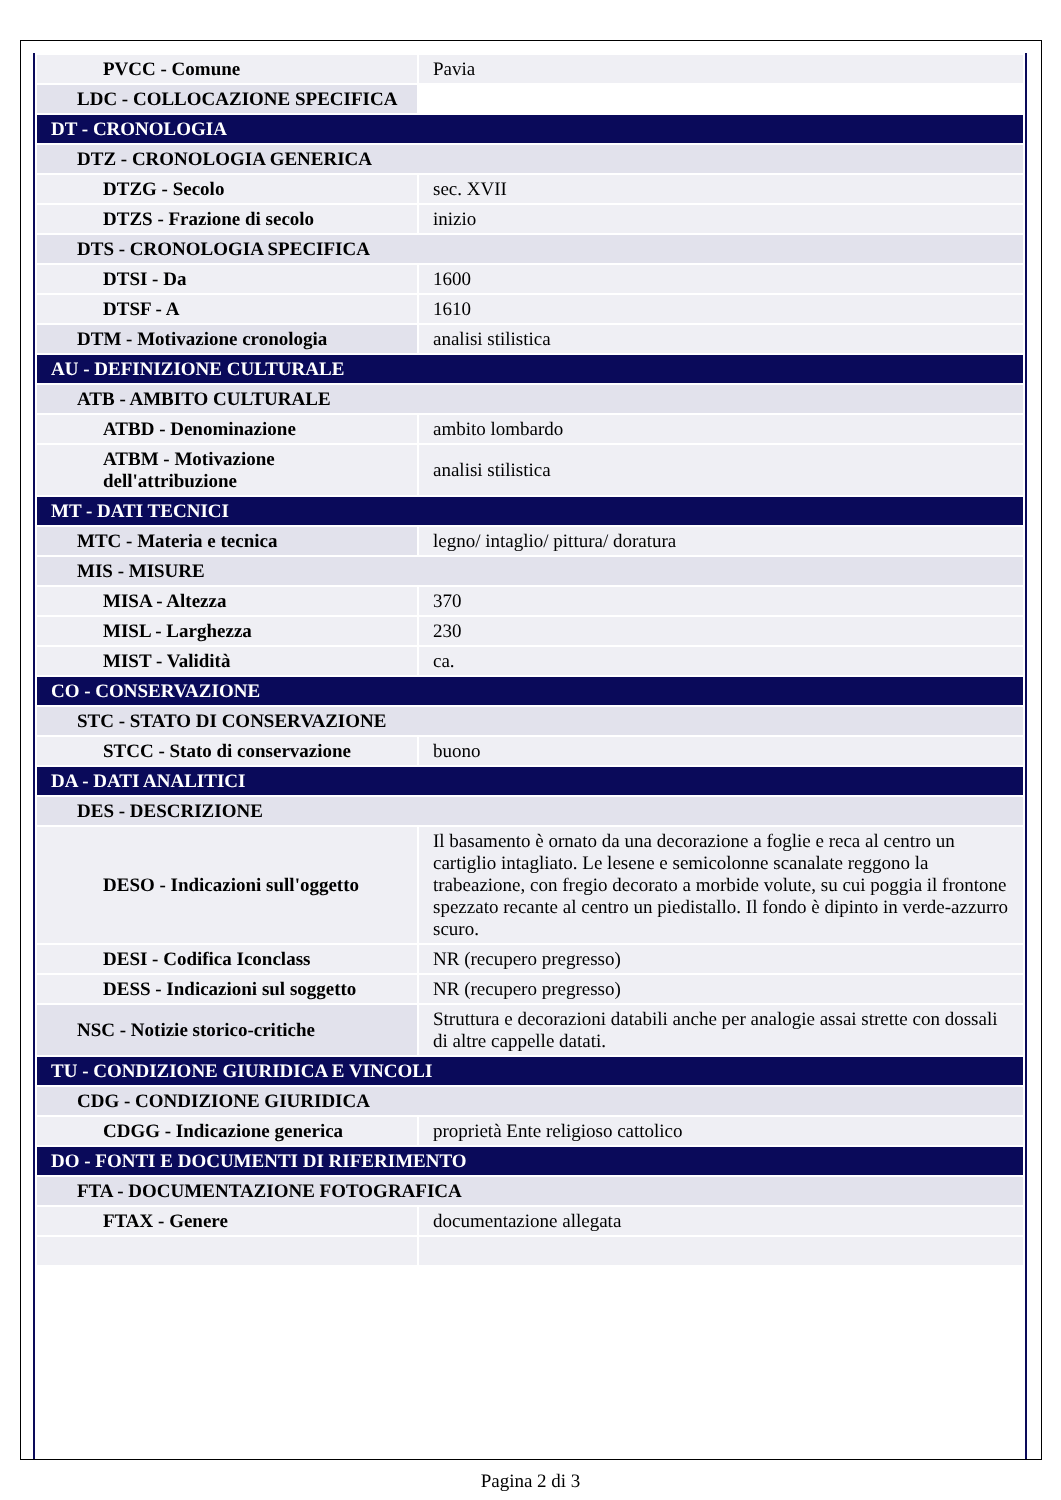| PVCC - Comune | Pavia |
| LDC - COLLOCAZIONE SPECIFICA | |
| DT - CRONOLOGIA | |
| DTZ - CRONOLOGIA GENERICA | |
| DTZG - Secolo | sec. XVII |
| DTZS - Frazione di secolo | inizio |
| DTS - CRONOLOGIA SPECIFICA | |
| DTSI - Da | 1600 |
| DTSF - A | 1610 |
| DTM - Motivazione cronologia | analisi stilistica |
| AU - DEFINIZIONE CULTURALE | |
| ATB - AMBITO CULTURALE | |
| ATBD - Denominazione | ambito lombardo |
| ATBM - Motivazione dell'attribuzione | analisi stilistica |
| MT - DATI TECNICI | |
| MTC - Materia e tecnica | legno/ intaglio/ pittura/ doratura |
| MIS - MISURE | |
| MISA - Altezza | 370 |
| MISL - Larghezza | 230 |
| MIST - Validità | ca. |
| CO - CONSERVAZIONE | |
| STC - STATO DI CONSERVAZIONE | |
| STCC - Stato di conservazione | buono |
| DA - DATI ANALITICI | |
| DES - DESCRIZIONE | |
| DESO - Indicazioni sull'oggetto | Il basamento è ornato da una decorazione a foglie e reca al centro un cartiglio intagliato. Le lesene e semicolonne scanalate reggono la trabeazione, con fregio decorato a morbide volute, su cui poggia il frontone spezzato recante al centro un piedistallo. Il fondo è dipinto in verde-azzurro scuro. |
| DESI - Codifica Iconclass | NR (recupero pregresso) |
| DESS - Indicazioni sul soggetto | NR (recupero pregresso) |
| NSC - Notizie storico-critiche | Struttura e decorazioni databili anche per analogie assai strette con dossali di altre cappelle datati. |
| TU - CONDIZIONE GIURIDICA E VINCOLI | |
| CDG - CONDIZIONE GIURIDICA | |
| CDGG - Indicazione generica | proprietà Ente religioso cattolico |
| DO - FONTI E DOCUMENTI DI RIFERIMENTO | |
| FTA - DOCUMENTAZIONE FOTOGRAFICA | |
| FTAX - Genere | documentazione allegata |
Pagina 2 di 3